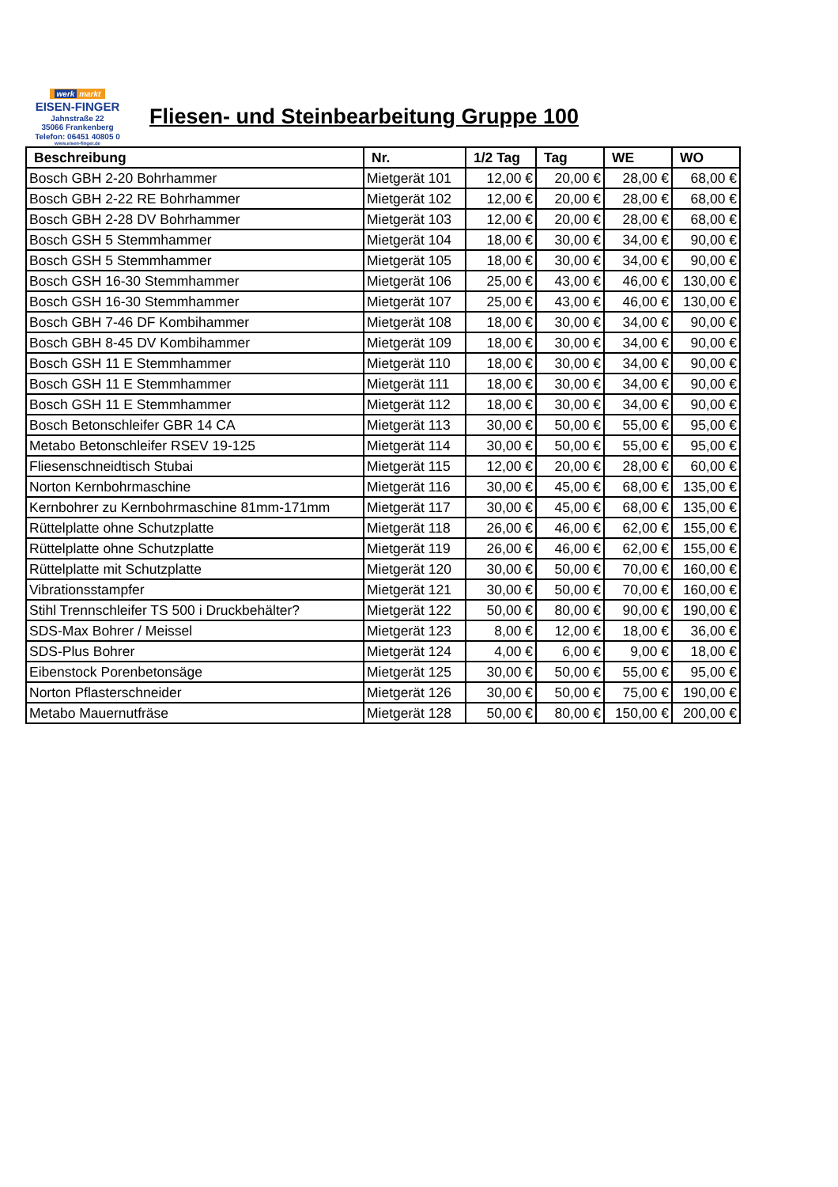werk markt
EISEN-FINGER
Jahnstraße 22
35066 Frankenberg
Telefon: 06451 40805 0
www.eisen-finger.de
Fliesen- und Steinbearbeitung Gruppe 100
| Beschreibung | Nr. | 1/2 Tag | Tag | WE | WO |
| --- | --- | --- | --- | --- | --- |
| Bosch GBH 2-20 Bohrhammer | Mietgerät 101 | 12,00 € | 20,00 € | 28,00 € | 68,00 € |
| Bosch GBH 2-22 RE Bohrhammer | Mietgerät 102 | 12,00 € | 20,00 € | 28,00 € | 68,00 € |
| Bosch GBH 2-28 DV Bohrhammer | Mietgerät 103 | 12,00 € | 20,00 € | 28,00 € | 68,00 € |
| Bosch GSH 5 Stemmhammer | Mietgerät 104 | 18,00 € | 30,00 € | 34,00 € | 90,00 € |
| Bosch GSH 5 Stemmhammer | Mietgerät 105 | 18,00 € | 30,00 € | 34,00 € | 90,00 € |
| Bosch GSH 16-30 Stemmhammer | Mietgerät 106 | 25,00 € | 43,00 € | 46,00 € | 130,00 € |
| Bosch GSH 16-30 Stemmhammer | Mietgerät 107 | 25,00 € | 43,00 € | 46,00 € | 130,00 € |
| Bosch GBH 7-46 DF Kombihammer | Mietgerät 108 | 18,00 € | 30,00 € | 34,00 € | 90,00 € |
| Bosch GBH 8-45 DV Kombihammer | Mietgerät 109 | 18,00 € | 30,00 € | 34,00 € | 90,00 € |
| Bosch GSH 11 E Stemmhammer | Mietgerät 110 | 18,00 € | 30,00 € | 34,00 € | 90,00 € |
| Bosch GSH 11 E Stemmhammer | Mietgerät 111 | 18,00 € | 30,00 € | 34,00 € | 90,00 € |
| Bosch GSH 11 E Stemmhammer | Mietgerät 112 | 18,00 € | 30,00 € | 34,00 € | 90,00 € |
| Bosch Betonschleifer GBR 14 CA | Mietgerät 113 | 30,00 € | 50,00 € | 55,00 € | 95,00 € |
| Metabo Betonschleifer RSEV 19-125 | Mietgerät 114 | 30,00 € | 50,00 € | 55,00 € | 95,00 € |
| Fliesenschneidtisch Stubai | Mietgerät 115 | 12,00 € | 20,00 € | 28,00 € | 60,00 € |
| Norton Kernbohrmaschine | Mietgerät 116 | 30,00 € | 45,00 € | 68,00 € | 135,00 € |
| Kernbohrer zu Kernbohrmaschine 81mm-171mm | Mietgerät 117 | 30,00 € | 45,00 € | 68,00 € | 135,00 € |
| Rüttelplatte ohne Schutzplatte | Mietgerät 118 | 26,00 € | 46,00 € | 62,00 € | 155,00 € |
| Rüttelplatte ohne Schutzplatte | Mietgerät 119 | 26,00 € | 46,00 € | 62,00 € | 155,00 € |
| Rüttelplatte mit Schutzplatte | Mietgerät 120 | 30,00 € | 50,00 € | 70,00 € | 160,00 € |
| Vibrationsstampfer | Mietgerät 121 | 30,00 € | 50,00 € | 70,00 € | 160,00 € |
| Stihl Trennschleifer TS 500 i Druckbehälter? | Mietgerät 122 | 50,00 € | 80,00 € | 90,00 € | 190,00 € |
| SDS-Max Bohrer / Meissel | Mietgerät 123 | 8,00 € | 12,00 € | 18,00 € | 36,00 € |
| SDS-Plus Bohrer | Mietgerät 124 | 4,00 € | 6,00 € | 9,00 € | 18,00 € |
| Eibenstock Porenbetonsäge | Mietgerät 125 | 30,00 € | 50,00 € | 55,00 € | 95,00 € |
| Norton Pflasterschneider | Mietgerät 126 | 30,00 € | 50,00 € | 75,00 € | 190,00 € |
| Metabo Mauernutfräse | Mietgerät 128 | 50,00 € | 80,00 € | 150,00 € | 200,00 € |